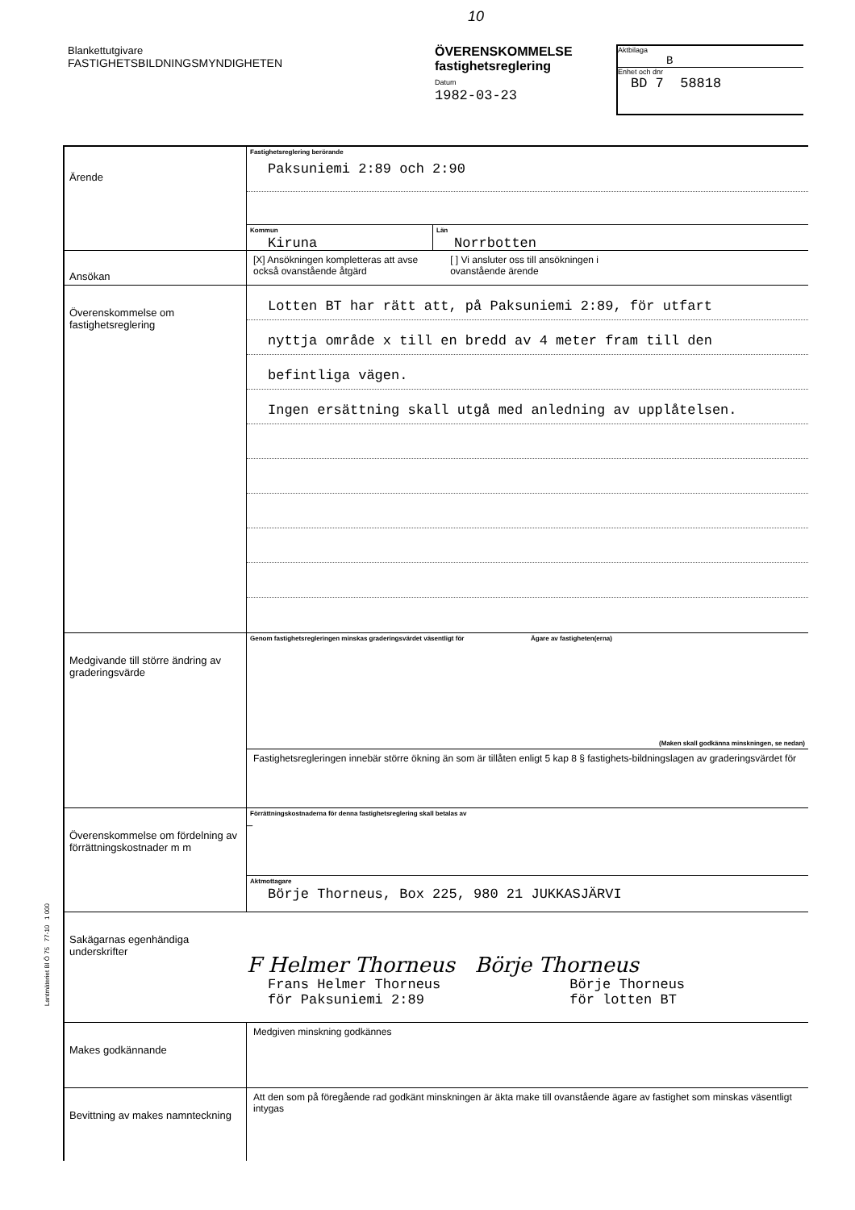10
Blankettutgivare
FASTIGHETSBILDNINGSMYNDIGHETEN
ÖVERENSKOMMELSE
fastighetsreglering
Datum
1982-03-23
Aktbilaga
B
Enhet och dnr
BD 7 58818
Ärende
Fastighetsreglering berörande
Paksuniemi 2:89 och 2:90
Kommun
Kiruna
Län
Norrbotten
Ansökan
[X] Ansökningen kompletteras att avse
också ovanstående åtgärd
[ ] Vi ansluter oss till ansökningen i
ovanstående ärende
Överenskommelse om fastighetsreglering
Lotten BT har rätt att, på Paksuniemi 2:89, för utfart
nyttja område x till en bredd av 4 meter fram till den
befintliga vägen.
Ingen ersättning skall utgå med anledning av upplåtelsen.
Medgivande till större ändring av graderingsvärde
Genom fastighetsregleringen minskas graderingsvärdet väsentligt för Ägare av fastigheten(erna)
(Maken skall godkänna minskningen, se nedan)
Fastighetsregleringen innebär större ökning än som är tillåten enligt 5 kap 8 § fastighets-bildningslagen av graderingsvärdet för
Överenskommelse om fördelning av förrättningskostnader m m
Förrättningskostnaderna för denna fastighetsreglering skall betalas av
–
Aktmottagare
Börje Thorneus, Box 225, 980 21 JUKKASJÄRVI
Sakägarnas egenhändiga underskrifter
F Helmer Thorneus Börje Thorneus
Frans Helmer Thorneus
för Paksuniemi 2:89
Börje Thorneus
för lotten BT
Makes godkännande
Medgiven minskning godkännes
Bevittning av makes namnteckning
Att den som på föregående rad godkänt minskningen är äkta make till ovanstående ägare av fastighet som minskas väsentligt intygas
Lantmäteriet Bl Ö 75 77-10 1 000